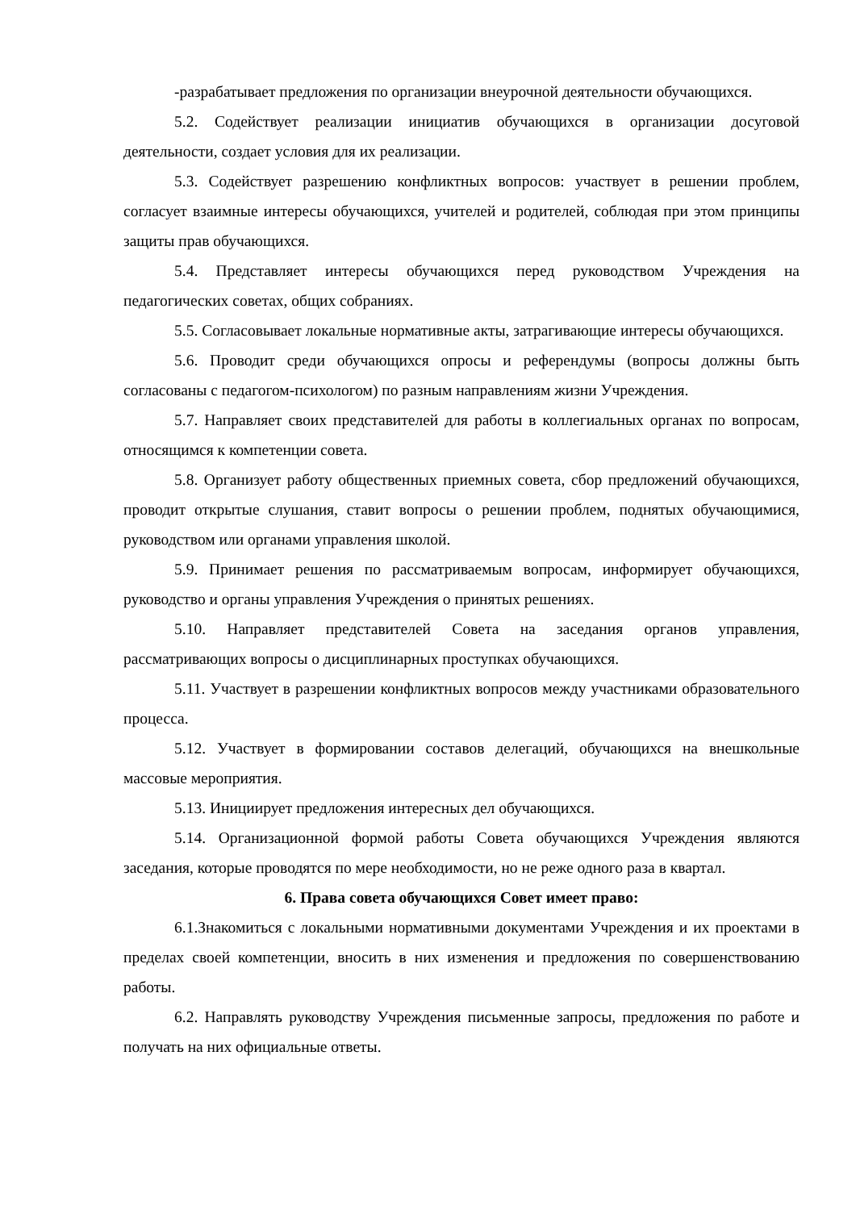-разрабатывает предложения по организации внеурочной деятельности обучающихся.
5.2. Содействует реализации инициатив обучающихся в организации досуговой деятельности, создает условия для их реализации.
5.3. Содействует разрешению конфликтных вопросов: участвует в решении проблем, согласует взаимные интересы обучающихся, учителей и родителей, соблюдая при этом принципы защиты прав обучающихся.
5.4. Представляет интересы обучающихся перед руководством Учреждения на педагогических советах, общих собраниях.
5.5. Согласовывает локальные нормативные акты, затрагивающие интересы обучающихся.
5.6. Проводит среди обучающихся опросы и референдумы (вопросы должны быть согласованы с педагогом-психологом) по разным направлениям жизни Учреждения.
5.7. Направляет своих представителей для работы в коллегиальных органах по вопросам, относящимся к компетенции совета.
5.8. Организует работу общественных приемных совета, сбор предложений обучающихся, проводит открытые слушания, ставит вопросы о решении проблем, поднятых обучающимися, руководством или органами управления школой.
5.9. Принимает решения по рассматриваемым вопросам, информирует обучающихся, руководство и органы управления Учреждения о принятых решениях.
5.10. Направляет представителей Совета на заседания органов управления, рассматривающих вопросы о дисциплинарных проступках обучающихся.
5.11. Участвует в разрешении конфликтных вопросов между участниками образовательного процесса.
5.12. Участвует в формировании составов делегаций, обучающихся на внешкольные массовые мероприятия.
5.13. Инициирует предложения интересных дел обучающихся.
5.14. Организационной формой работы Совета обучающихся Учреждения являются заседания, которые проводятся по мере необходимости, но не реже одного раза в квартал.
6. Права совета обучающихся Совет имеет право:
6.1.Знакомиться с локальными нормативными документами Учреждения и их проектами в пределах своей компетенции, вносить в них изменения и предложения по совершенствованию работы.
6.2. Направлять руководству Учреждения письменные запросы, предложения по работе и получать на них официальные ответы.